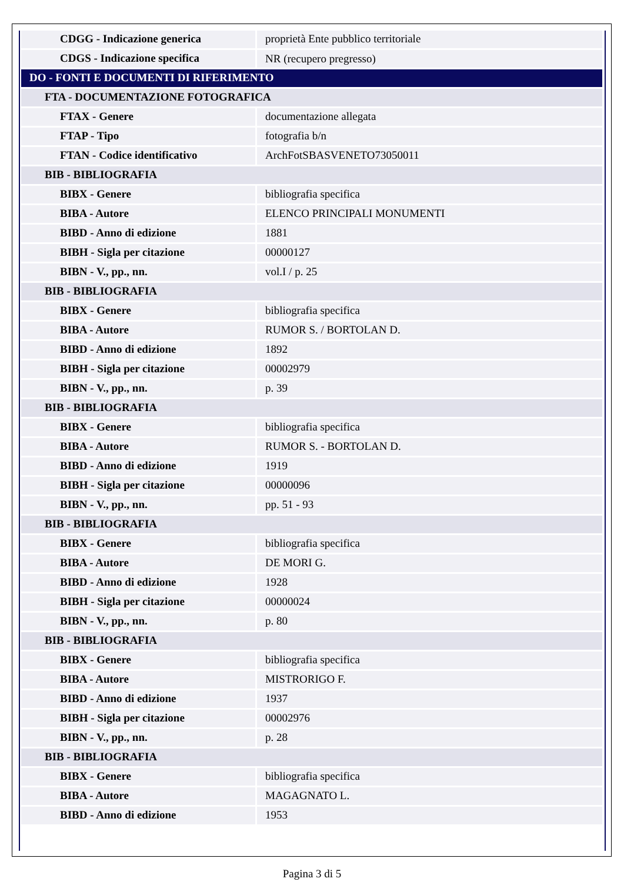| CDGG - Indicazione generica | proprietà Ente pubblico territoriale |
| CDGS - Indicazione specifica | NR (recupero pregresso) |
| DO - FONTI E DOCUMENTI DI RIFERIMENTO | |
| FTA - DOCUMENTAZIONE FOTOGRAFICA | |
| FTAX - Genere | documentazione allegata |
| FTAP - Tipo | fotografia b/n |
| FTAN - Codice identificativo | ArchFotSBASVENETO73050011 |
| BIB - BIBLIOGRAFIA | |
| BIBX - Genere | bibliografia specifica |
| BIBA - Autore | ELENCO PRINCIPALI MONUMENTI |
| BIBD - Anno di edizione | 1881 |
| BIBH - Sigla per citazione | 00000127 |
| BIBN - V., pp., nn. | vol.I / p. 25 |
| BIB - BIBLIOGRAFIA | |
| BIBX - Genere | bibliografia specifica |
| BIBA - Autore | RUMOR S. / BORTOLAN D. |
| BIBD - Anno di edizione | 1892 |
| BIBH - Sigla per citazione | 00002979 |
| BIBN - V., pp., nn. | p. 39 |
| BIB - BIBLIOGRAFIA | |
| BIBX - Genere | bibliografia specifica |
| BIBA - Autore | RUMOR S. - BORTOLAN D. |
| BIBD - Anno di edizione | 1919 |
| BIBH - Sigla per citazione | 00000096 |
| BIBN - V., pp., nn. | pp. 51 - 93 |
| BIB - BIBLIOGRAFIA | |
| BIBX - Genere | bibliografia specifica |
| BIBA - Autore | DE MORI G. |
| BIBD - Anno di edizione | 1928 |
| BIBH - Sigla per citazione | 00000024 |
| BIBN - V., pp., nn. | p. 80 |
| BIB - BIBLIOGRAFIA | |
| BIBX - Genere | bibliografia specifica |
| BIBA - Autore | MISTRORIGO F. |
| BIBD - Anno di edizione | 1937 |
| BIBH - Sigla per citazione | 00002976 |
| BIBN - V., pp., nn. | p. 28 |
| BIB - BIBLIOGRAFIA | |
| BIBX - Genere | bibliografia specifica |
| BIBA - Autore | MAGAGNATO L. |
| BIBD - Anno di edizione | 1953 |
Pagina 3 di 5